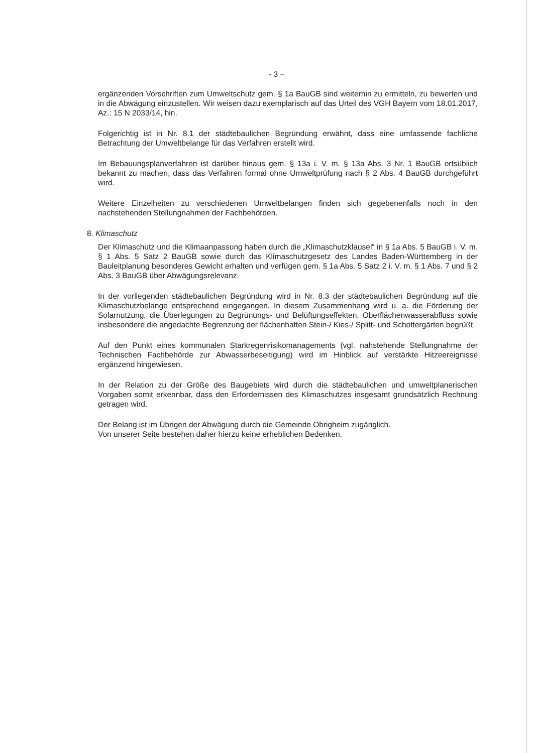- 3 –
ergänzenden Vorschriften zum Umweltschutz gem. § 1a BauGB sind weiterhin zu ermitteln, zu bewerten und in die Abwägung einzustellen. Wir weisen dazu exemplarisch auf das Urteil des VGH Bayern vom 18.01.2017, Az.: 15 N 2033/14, hin.
Folgerichtig ist in Nr. 8.1 der städtebaulichen Begründung erwähnt, dass eine umfassende fachliche Betrachtung der Umweltbelange für das Verfahren erstellt wird.
Im Bebauungsplanverfahren ist darüber hinaus gem. § 13a i. V. m. § 13a Abs. 3 Nr. 1 BauGB ortsüblich bekannt zu machen, dass das Verfahren formal ohne Umweltprüfung nach § 2 Abs. 4 BauGB durchgeführt wird.
Weitere Einzelheiten zu verschiedenen Umweltbelangen finden sich gegebenenfalls noch in den nachstehenden Stellungnahmen der Fachbehörden.
8. Klimaschutz
Der Klimaschutz und die Klimaanpassung haben durch die „Klimaschutzklausel“ in § 1a Abs. 5 BauGB i. V. m. § 1 Abs. 5 Satz 2 BauGB sowie durch das Klimaschutzgesetz des Landes Baden-Württemberg in der Bauleitplanung besonderes Gewicht erhalten und verfügen gem. § 1a Abs. 5 Satz 2 i. V. m. § 1 Abs. 7 und § 2 Abs. 3 BauGB über Abwägungsrelevanz.
In der vorliegenden städtebaulichen Begründung wird in Nr. 8.3 der städtebaulichen Begründung auf die Klimaschutzbelange entsprechend eingegangen. In diesem Zusammenhang wird u. a. die Förderung der Solarnutzung, die Überlegungen zu Begrünungs- und Belüftungseffekten, Oberflächenwasserabfluss sowie insbesondere die angedachte Begrenzung der flächenhaften Stein-/ Kies-/ Splitt- und Schottergärten begrüßt.
Auf den Punkt eines kommunalen Starkregenrisikomanagements (vgl. nahstehende Stellungnahme der Technischen Fachbehörde zur Abwasserbeseitigung) wird im Hinblick auf verstärkte Hitzeereignisse ergänzend hingewiesen.
In der Relation zu der Größe des Baugebiets wird durch die städtebaulichen und umweltplanerischen Vorgaben somit erkennbar, dass den Erfordernissen des Klimaschutzes insgesamt grundsätzlich Rechnung getragen wird.
Der Belang ist im Übrigen der Abwägung durch die Gemeinde Obrigheim zugänglich.
Von unserer Seite bestehen daher hierzu keine erheblichen Bedenken.